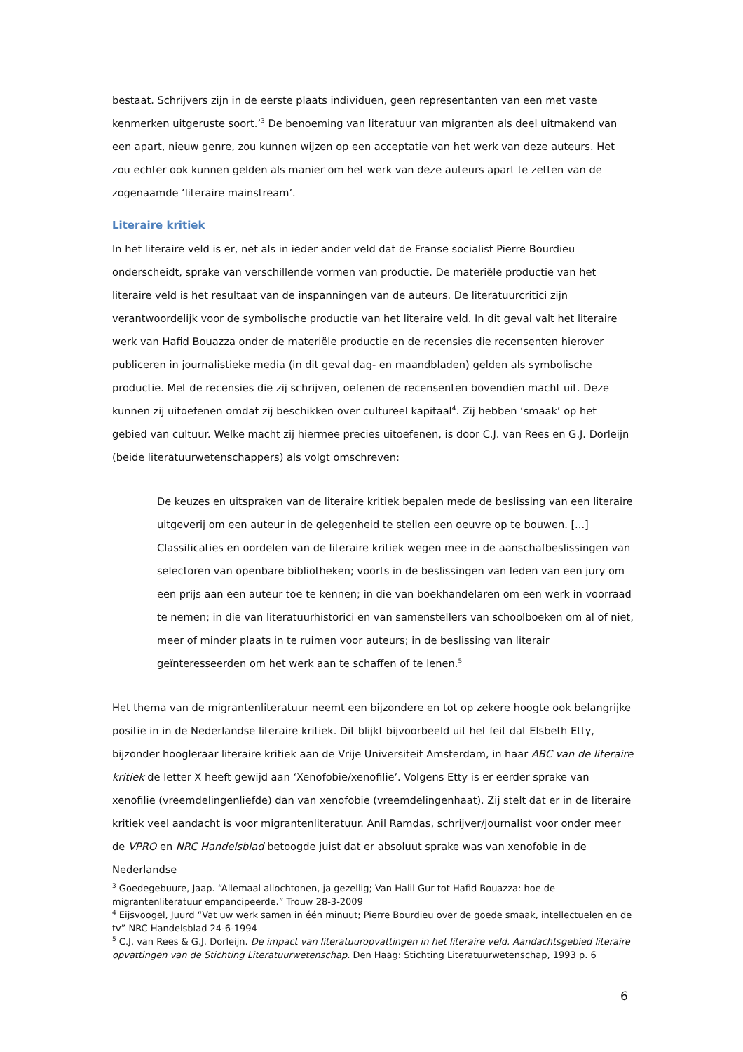bestaat. Schrijvers zijn in de eerste plaats individuen, geen representanten van een met vaste kenmerken uitgeruste soort.’<sup>3</sup> De benoeming van literatuur van migranten als deel uitmakend van een apart, nieuw genre, zou kunnen wijzen op een acceptatie van het werk van deze auteurs. Het zou echter ook kunnen gelden als manier om het werk van deze auteurs apart te zetten van de zogenaamde ‘literaire mainstream’.
Literaire kritiek
In het literaire veld is er, net als in ieder ander veld dat de Franse socialist Pierre Bourdieu onderscheidt, sprake van verschillende vormen van productie. De materiële productie van het literaire veld is het resultaat van de inspanningen van de auteurs. De literatuurcritici zijn verantwoordelijk voor de symbolische productie van het literaire veld. In dit geval valt het literaire werk van Hafid Bouazza onder de materiële productie en de recensies die recensenten hierover publiceren in journalistieke media (in dit geval dag- en maandbladen) gelden als symbolische productie. Met de recensies die zij schrijven, oefenen de recensenten bovendien macht uit. Deze kunnen zij uitoefenen omdat zij beschikken over cultureel kapitaal<sup>4</sup>. Zij hebben ‘smaak’ op het gebied van cultuur. Welke macht zij hiermee precies uitoefenen, is door C.J. van Rees en G.J. Dorleijn (beide literatuurwetenschappers) als volgt omschreven:
De keuzes en uitspraken van de literaire kritiek bepalen mede de beslissing van een literaire uitgeverij om een auteur in de gelegenheid te stellen een oeuvre op te bouwen. [...] Classificaties en oordelen van de literaire kritiek wegen mee in de aanschafbeslissingen van selectoren van openbare bibliotheken; voorts in de beslissingen van leden van een jury om een prijs aan een auteur toe te kennen; in die van boekhandelaren om een werk in voorraad te nemen; in die van literatuurhistorici en van samenstellers van schoolboeken om al of niet, meer of minder plaats in te ruimen voor auteurs; in de beslissing van literair geïnteresseerden om het werk aan te schaffen of te lenen.<sup>5</sup>
Het thema van de migrantenliteratuur neemt een bijzondere en tot op zekere hoogte ook belangrijke positie in in de Nederlandse literaire kritiek. Dit blijkt bijvoorbeeld uit het feit dat Elsbeth Etty, bijzonder hoogleraar literaire kritiek aan de Vrije Universiteit Amsterdam, in haar ABC van de literaire kritiek de letter X heeft gewijd aan ‘Xenofobie/xenofilie’. Volgens Etty is er eerder sprake van xenofilie (vreemdelingenliefde) dan van xenofobie (vreemdelingenhaat). Zij stelt dat er in de literaire kritiek veel aandacht is voor migrantenliteratuur. Anil Ramdas, schrijver/journalist voor onder meer de VPRO en NRC Handelsblad betoogde juist dat er absoluut sprake was van xenofobie in de Nederlandse
<sup>3</sup> Goedegebuure, Jaap. “Allemaal allochtonen, ja gezellig; Van Halil Gur tot Hafid Bouazza: hoe de migrantenliteratuur empancipeerde.” Trouw 28-3-2009
<sup>4</sup> Eijsvoogel, Juurd “Vat uw werk samen in één minuut; Pierre Bourdieu over de goede smaak, intellectuelen en de tv” NRC Handelsblad 24-6-1994
<sup>5</sup> C.J. van Rees & G.J. Dorleijn. De impact van literatuuropvattingen in het literaire veld. Aandachtsgebied literaire opvattingen van de Stichting Literatuurwetenschap. Den Haag: Stichting Literatuurwetenschap, 1993 p. 6
6